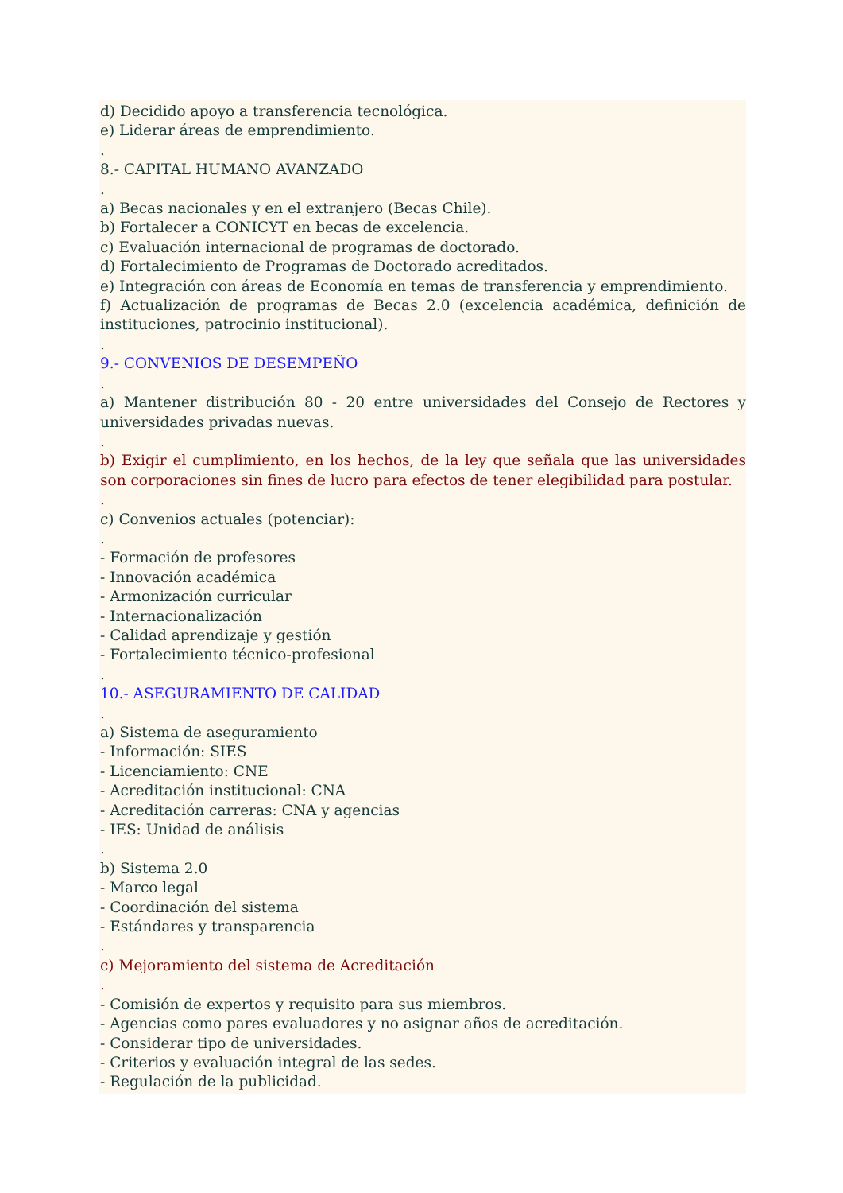d) Decidido apoyo a transferencia tecnológica.
e) Liderar áreas de emprendimiento.
.
8.- CAPITAL HUMANO AVANZADO
.
a) Becas nacionales y en el extranjero (Becas Chile).
b) Fortalecer a CONICYT en becas de excelencia.
c) Evaluación internacional de programas de doctorado.
d) Fortalecimiento de Programas de Doctorado acreditados.
e) Integración con áreas de Economía en temas de transferencia y emprendimiento.
f) Actualización de programas de Becas 2.0 (excelencia académica, definición de instituciones, patrocinio institucional).
.
9.- CONVENIOS DE DESEMPEÑO
.
a) Mantener distribución 80 - 20 entre universidades del Consejo de Rectores y universidades privadas nuevas.
.
b) Exigir el cumplimiento, en los hechos, de la ley que señala que las universidades son corporaciones sin fines de lucro para efectos de tener elegibilidad para postular.
.
c) Convenios actuales (potenciar):
.
- Formación de profesores
- Innovación académica
- Armonización curricular
- Internacionalización
- Calidad aprendizaje y gestión
- Fortalecimiento técnico-profesional
.
10.- ASEGURAMIENTO DE CALIDAD
.
a) Sistema de aseguramiento
- Información: SIES
- Licenciamiento: CNE
- Acreditación institucional: CNA
- Acreditación carreras: CNA y agencias
- IES: Unidad de análisis
.
b) Sistema 2.0
- Marco legal
- Coordinación del sistema
- Estándares y transparencia
.
c) Mejoramiento del sistema de Acreditación
.
- Comisión de expertos y requisito para sus miembros.
- Agencias como pares evaluadores y no asignar años de acreditación.
- Considerar tipo de universidades.
- Criterios y evaluación integral de las sedes.
- Regulación de la publicidad.